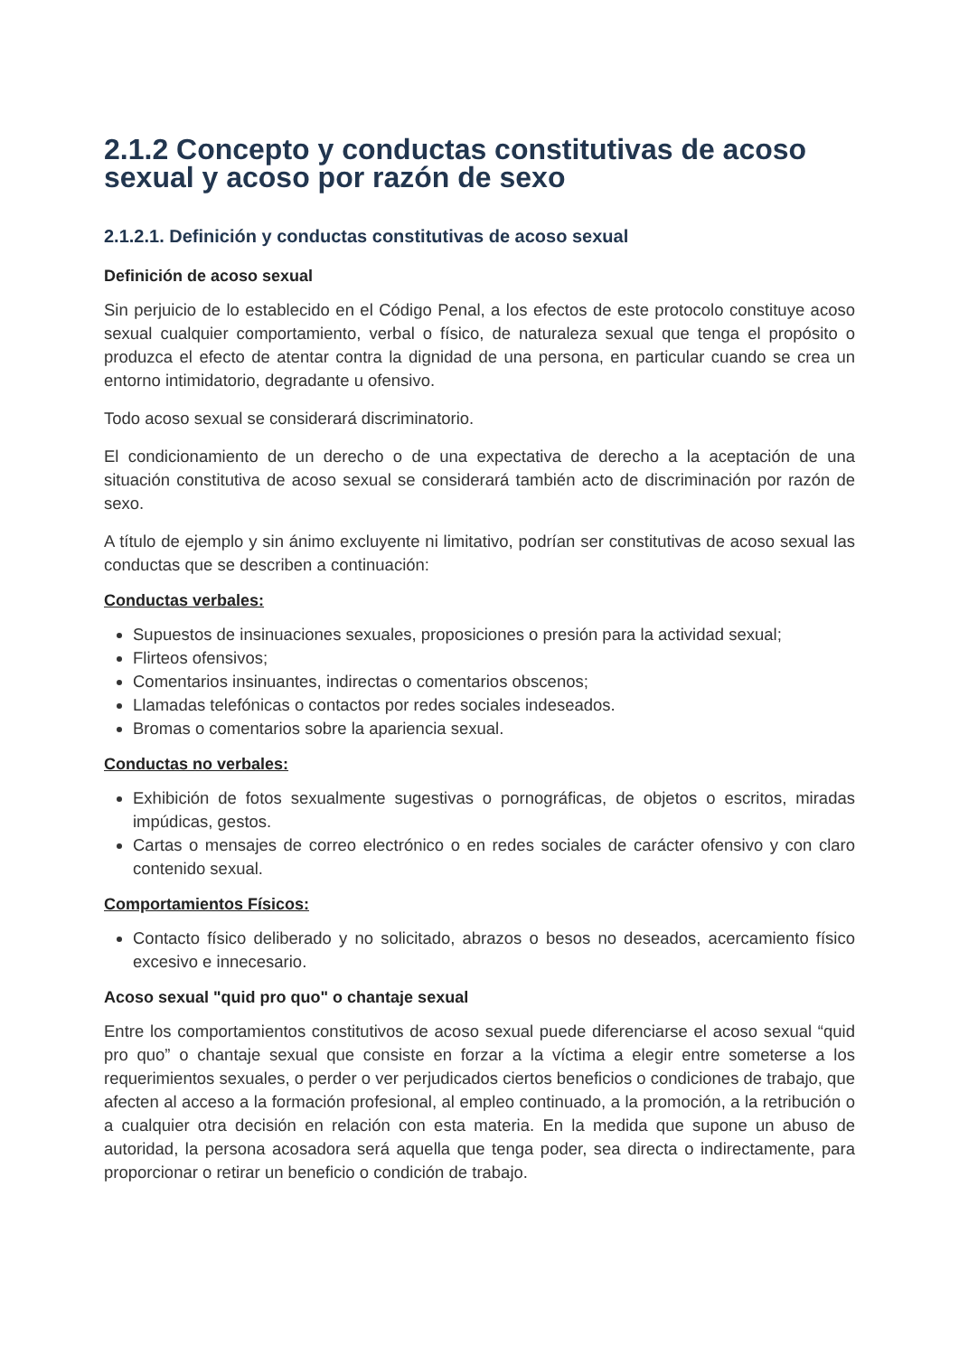2.1.2 Concepto y conductas constitutivas de acoso sexual y acoso por razón de sexo
2.1.2.1. Definición y conductas constitutivas de acoso sexual
Definición de acoso sexual
Sin perjuicio de lo establecido en el Código Penal, a los efectos de este protocolo constituye acoso sexual cualquier comportamiento, verbal o físico, de naturaleza sexual que tenga el propósito o produzca el efecto de atentar contra la dignidad de una persona, en particular cuando se crea un entorno intimidatorio, degradante u ofensivo.
Todo acoso sexual se considerará discriminatorio.
El condicionamiento de un derecho o de una expectativa de derecho a la aceptación de una situación constitutiva de acoso sexual se considerará también acto de discriminación por razón de sexo.
A título de ejemplo y sin ánimo excluyente ni limitativo, podrían ser constitutivas de acoso sexual las conductas que se describen a continuación:
Conductas verbales:
Supuestos de insinuaciones sexuales, proposiciones o presión para la actividad sexual;
Flirteos ofensivos;
Comentarios insinuantes, indirectas o comentarios obscenos;
Llamadas telefónicas o contactos por redes sociales indeseados.
Bromas o comentarios sobre la apariencia sexual.
Conductas no verbales:
Exhibición de fotos sexualmente sugestivas o pornográficas, de objetos o escritos, miradas impúdicas, gestos.
Cartas o mensajes de correo electrónico o en redes sociales de carácter ofensivo y con claro contenido sexual.
Comportamientos Físicos:
Contacto físico deliberado y no solicitado, abrazos o besos no deseados, acercamiento físico excesivo e innecesario.
Acoso sexual "quid pro quo" o chantaje sexual
Entre los comportamientos constitutivos de acoso sexual puede diferenciarse el acoso sexual “quid pro quo” o chantaje sexual que consiste en forzar a la víctima a elegir entre someterse a los requerimientos sexuales, o perder o ver perjudicados ciertos beneficios o condiciones de trabajo, que afecten al acceso a la formación profesional, al empleo continuado, a la promoción, a la retribución o a cualquier otra decisión en relación con esta materia. En la medida que supone un abuso de autoridad, la persona acosadora será aquella que tenga poder, sea directa o indirectamente, para proporcionar o retirar un beneficio o condición de trabajo.